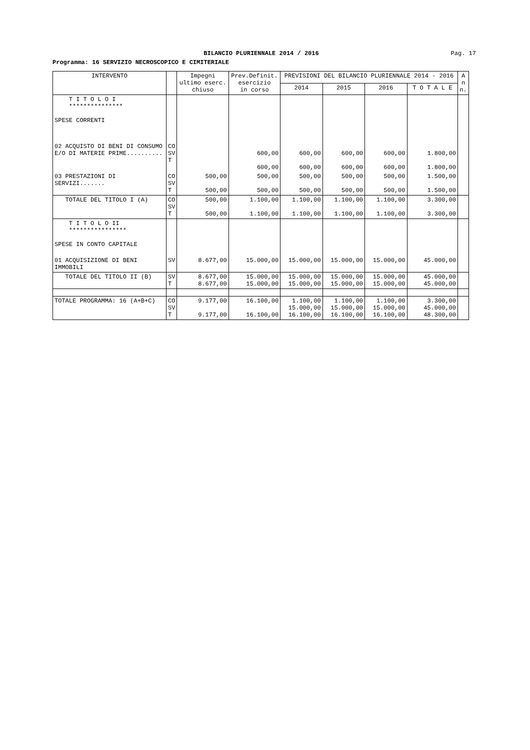BILANCIO PLURIENNALE 2014 / 2016
Pag. 17
Programma: 16 SERVIZIO NECROSCOPICO E CIMITERIALE
| INTERVENTO | | Impegni ultimo eserc. chiuso | Prev.Definit. esercizio in corso | PREVISIONI DEL BILANCIO PLURIENNALE 2014 - 2016 | | | | A n n. |
| --- | --- | --- | --- | --- | --- | --- | --- | --- |
| | | | | 2014 | 2015 | 2016 | T O T A L E | |
| T I T O L O I *************** SPESE CORRENTI | | | | | | | | |
| 02 ACQUISTO DI BENI DI CONSUMO E/O DI MATERIE PRIME.......... | CO SV T | | 600,00 600,00 | 600,00 600,00 | 600,00 600,00 | 600,00 600,00 | 1.800,00 1.800,00 | |
| 03 PRESTAZIONI DI SERVIZI....... | CO SV T | 500,00 500,00 | 500,00 500,00 | 500,00 500,00 | 500,00 500,00 | 500,00 500,00 | 1.500,00 1.500,00 | |
| TOTALE DEL TITOLO I (A) | CO SV T | 500,00 500,00 | 1.100,00 1.100,00 | 1.100,00 1.100,00 | 1.100,00 1.100,00 | 1.100,00 1.100,00 | 3.300,00 3.300,00 | |
| T I T O L O II **************** SPESE IN CONTO CAPITALE | | | | | | | | |
| 01 ACQUISIZIONE DI BENI IMMOBILI | SV | 8.677,00 | 15.000,00 | 15.000,00 | 15.000,00 | 15.000,00 | 45.000,00 | |
| TOTALE DEL TITOLO II (B) | SV T | 8.677,00 8.677,00 | 15.000,00 15.000,00 | 15.000,00 15.000,00 | 15.000,00 15.000,00 | 15.000,00 15.000,00 | 45.000,00 45.000,00 | |
| TOTALE PROGRAMMA: 16 (A+B+C) | CO SV T | 9.177,00 9.177,00 | 16.100,00 16.100,00 | 1.100,00 15.000,00 16.100,00 | 1.100,00 15.000,00 16.100,00 | 1.100,00 15.000,00 16.100,00 | 3.300,00 45.000,00 48.300,00 | |